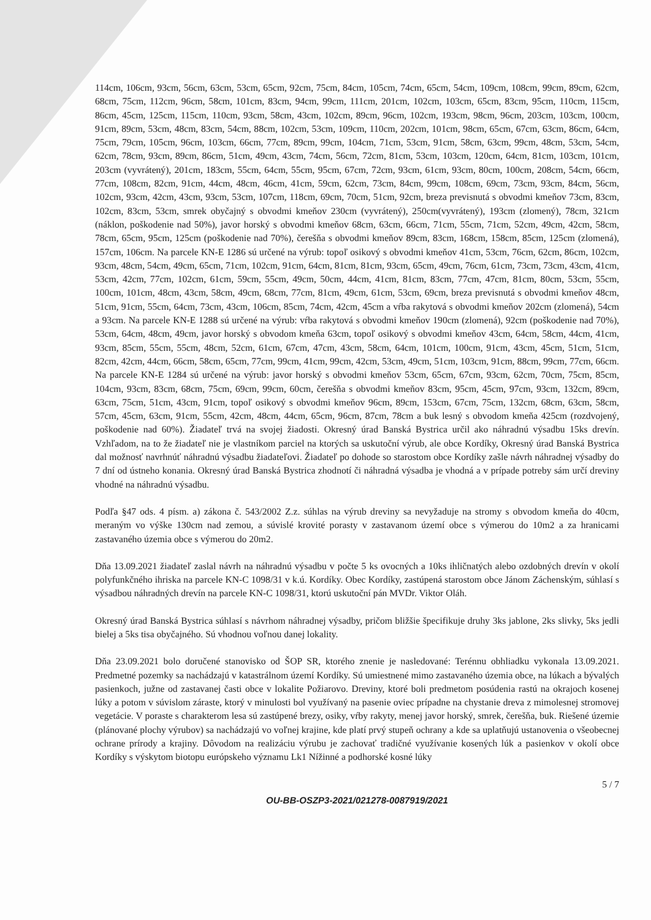114cm, 106cm, 93cm, 56cm, 63cm, 53cm, 65cm, 92cm, 75cm, 84cm, 105cm, 74cm, 65cm, 54cm, 109cm, 108cm, 99cm, 89cm, 62cm, 68cm, 75cm, 112cm, 96cm, 58cm, 101cm, 83cm, 94cm, 99cm, 111cm, 201cm, 102cm, 103cm, 65cm, 83cm, 95cm, 110cm, 115cm, 86cm, 45cm, 125cm, 115cm, 110cm, 93cm, 58cm, 43cm, 102cm, 89cm, 96cm, 102cm, 193cm, 98cm, 96cm, 203cm, 103cm, 100cm, 91cm, 89cm, 53cm, 48cm, 83cm, 54cm, 88cm, 102cm, 53cm, 109cm, 110cm, 202cm, 101cm, 98cm, 65cm, 67cm, 63cm, 86cm, 64cm, 75cm, 79cm, 105cm, 96cm, 103cm, 66cm, 77cm, 89cm, 99cm, 104cm, 71cm, 53cm, 91cm, 58cm, 63cm, 99cm, 48cm, 53cm, 54cm, 62cm, 78cm, 93cm, 89cm, 86cm, 51cm, 49cm, 43cm, 74cm, 56cm, 72cm, 81cm, 53cm, 103cm, 120cm, 64cm, 81cm, 103cm, 101cm, 203cm (vyvrátený), 201cm, 183cm, 55cm, 64cm, 55cm, 95cm, 67cm, 72cm, 93cm, 61cm, 93cm, 80cm, 100cm, 208cm, 54cm, 66cm, 77cm, 108cm, 82cm, 91cm, 44cm, 48cm, 46cm, 41cm, 59cm, 62cm, 73cm, 84cm, 99cm, 108cm, 69cm, 73cm, 93cm, 84cm, 56cm, 102cm, 93cm, 42cm, 43cm, 93cm, 53cm, 107cm, 118cm, 69cm, 70cm, 51cm, 92cm, breza previsnutá s obvodmi kmeňov 73cm, 83cm, 102cm, 83cm, 53cm, smrek obyčajný s obvodmi kmeňov 230cm (vyvrátený), 250cm(vyvrátený), 193cm (zlomený), 78cm, 321cm (náklon, poškodenie nad 50%), javor horský s obvodmi kmeňov 68cm, 63cm, 66cm, 71cm, 55cm, 71cm, 52cm, 49cm, 42cm, 58cm, 78cm, 65cm, 95cm, 125cm (poškodenie nad 70%), čerešňa s obvodmi kmeňov 89cm, 83cm, 168cm, 158cm, 85cm, 125cm (zlomená), 157cm, 106cm. Na parcele KN-E 1286 sú určené na výrub: topoľ osikový s obvodmi kmeňov 41cm, 53cm, 76cm, 62cm, 86cm, 102cm, 93cm, 48cm, 54cm, 49cm, 65cm, 71cm, 102cm, 91cm, 64cm, 81cm, 81cm, 93cm, 65cm, 49cm, 76cm, 61cm, 73cm, 73cm, 43cm, 41cm, 53cm, 42cm, 77cm, 102cm, 61cm, 59cm, 55cm, 49cm, 50cm, 44cm, 41cm, 81cm, 83cm, 77cm, 47cm, 81cm, 80cm, 53cm, 55cm, 100cm, 101cm, 48cm, 43cm, 58cm, 49cm, 68cm, 77cm, 81cm, 49cm, 61cm, 53cm, 69cm, breza previsnutá s obvodmi kmeňov 48cm, 51cm, 91cm, 55cm, 64cm, 73cm, 43cm, 106cm, 85cm, 74cm, 42cm, 45cm a vŕba rakytová s obvodmi kmeňov 202cm (zlomená), 54cm a 93cm. Na parcele KN-E 1288 sú určené na výrub: vŕba rakytová s obvodmi kmeňov 190cm (zlomená), 92cm (poškodenie nad 70%), 53cm, 64cm, 48cm, 49cm, javor horský s obvodom kmeňa 63cm, topoľ osikový s obvodmi kmeňov 43cm, 64cm, 58cm, 44cm, 41cm, 93cm, 85cm, 55cm, 55cm, 48cm, 52cm, 61cm, 67cm, 47cm, 43cm, 58cm, 64cm, 101cm, 100cm, 91cm, 43cm, 45cm, 51cm, 51cm, 82cm, 42cm, 44cm, 66cm, 58cm, 65cm, 77cm, 99cm, 41cm, 99cm, 42cm, 53cm, 49cm, 51cm, 103cm, 91cm, 88cm, 99cm, 77cm, 66cm. Na parcele KN-E 1284 sú určené na výrub: javor horský s obvodmi kmeňov 53cm, 65cm, 67cm, 93cm, 62cm, 70cm, 75cm, 85cm, 104cm, 93cm, 83cm, 68cm, 75cm, 69cm, 99cm, 60cm, čerešňa s obvodmi kmeňov 83cm, 95cm, 45cm, 97cm, 93cm, 132cm, 89cm, 63cm, 75cm, 51cm, 43cm, 91cm, topoľ osikový s obvodmi kmeňov 96cm, 89cm, 153cm, 67cm, 75cm, 132cm, 68cm, 63cm, 58cm, 57cm, 45cm, 63cm, 91cm, 55cm, 42cm, 48cm, 44cm, 65cm, 96cm, 87cm, 78cm a buk lesný s obvodom kmeňa 425cm (rozdvojený, poškodenie nad 60%). Žiadateľ trvá na svojej žiadosti. Okresný úrad Banská Bystrica určil ako náhradnú výsadbu 15ks drevín. Vzhľadom, na to že žiadateľ nie je vlastníkom parciel na ktorých sa uskutoční výrub, ale obce Kordíky, Okresný úrad Banská Bystrica dal možnosť navrhnúť náhradnú výsadbu žiadateľovi. Žiadateľ po dohode so starostom obce Kordíky zašle návrh náhradnej výsadby do 7 dní od ústneho konania. Okresný úrad Banská Bystrica zhodnotí či náhradná výsadba je vhodná a v prípade potreby sám určí dreviny vhodné na náhradnú výsadbu.
Podľa §47 ods. 4 písm. a) zákona č. 543/2002 Z.z. súhlas na výrub dreviny sa nevyžaduje na stromy s obvodom kmeňa do 40cm, meraným vo výške 130cm nad zemou, a súvislé krovité porasty v zastavanom území obce s výmerou do 10m2 a za hranicami zastavaného územia obce s výmerou do 20m2.
Dňa 13.09.2021 žiadateľ zaslal návrh na náhradnú výsadbu v počte 5 ks ovocných a 10ks ihličnatých alebo ozdobných drevín v okolí polyfunkčného ihriska na parcele KN-C 1098/31 v k.ú. Kordíky. Obec Kordíky, zastúpená starostom obce Jánom Záchenským, súhlasí s výsadbou náhradných drevín na parcele KN-C 1098/31, ktorú uskutoční pán MVDr. Viktor Oláh.
Okresný úrad Banská Bystrica súhlasí s návrhom náhradnej výsadby, pričom bližšie špecifikuje druhy 3ks jablone, 2ks slivky, 5ks jedli bielej a 5ks tisa obyčajného. Sú vhodnou voľnou danej lokality.
Dňa 23.09.2021 bolo doručené stanovisko od ŠOP SR, ktorého znenie je nasledované: Terénnu obhliadku vykonala 13.09.2021. Predmetné pozemky sa nachádzajú v katastrálnom území Kordíky. Sú umiestnené mimo zastavaného územia obce, na lúkach a bývalých pasienkoch, južne od zastavanej časti obce v lokalite Požiarovo. Dreviny, ktoré boli predmetom posúdenia rastú na okrajoch kosenej lúky a potom v súvislom záraste, ktorý v minulosti bol využívaný na pasenie oviec prípadne na chystanie dreva z mimolesnej stromovej vegetácie. V poraste s charakterom lesa sú zastúpené brezy, osiky, vŕby rakyty, menej javor horský, smrek, čerešňa, buk. Riešené územie (plánované plochy výrubov) sa nachádzajú vo voľnej krajine, kde platí prvý stupeň ochrany a kde sa uplatňujú ustanovenia o všeobecnej ochrane prírody a krajiny. Dôvodom na realizáciu výrubu je zachovať tradičné využívanie kosených lúk a pasienkov v okolí obce Kordíky s výskytom biotopu európskeho významu Lk1 Nížinné a podhorské kosné lúky
5 / 7
OU-BB-OSZP3-2021/021278-0087919/2021